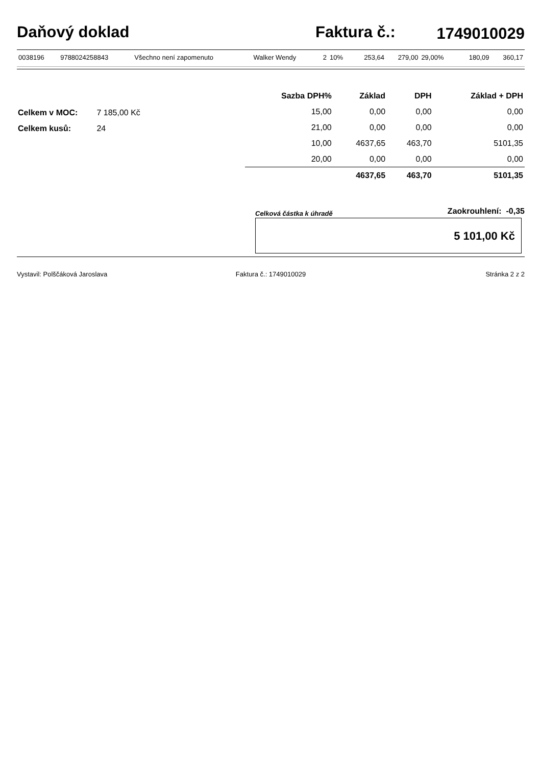Daňový doklad Faktura č.:
1749010029
| 0038196 | 9788024258843 | Všechno není zapomenuto | Walker Wendy | 2 | 10% | 253,64 | 279,00 | 29,00% | 180,09 | 360,17 |
Celkem v MOC: 7 185,00 Kč
Celkem kusů: 24
| Sazba DPH% | Základ | DPH | Základ + DPH |
| --- | --- | --- | --- |
| 15,00 | 0,00 | 0,00 | 0,00 |
| 21,00 | 0,00 | 0,00 | 0,00 |
| 10,00 | 4637,65 | 463,70 | 5101,35 |
| 20,00 | 0,00 | 0,00 | 0,00 |
| | 4637,65 | 463,70 | 5101,35 |
Celková částka k úhradě Zaokrouhlení: -0,35
5 101,00 Kč
Vystavil: Polščáková Jaroslava Faktura č.: 1749010029 Stránka 2 z 2